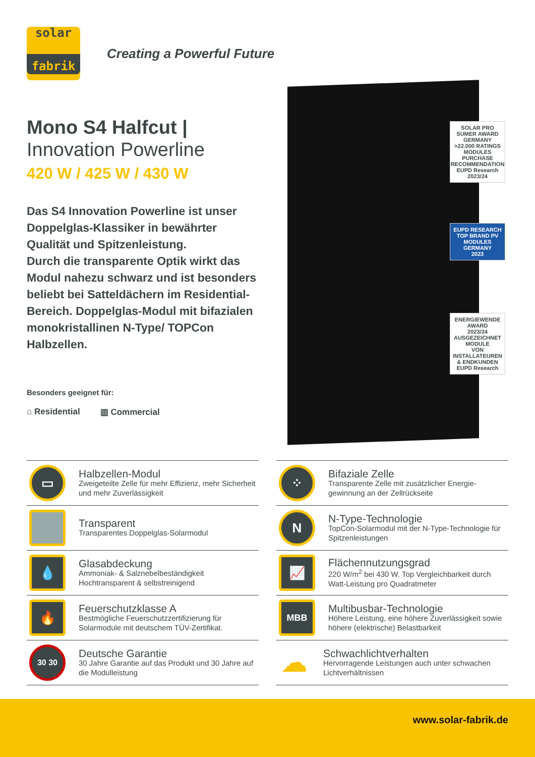solar
fabrik
Creating a Powerful Future
Mono S4 Halfcut |
Innovation Powerline
420 W / 425 W / 430 W
Das S4 Innovation Powerline ist unser Doppelglas-Klassiker in bewährter Qualität und Spitzenleistung.
Durch die transparente Optik wirkt das Modul nahezu schwarz und ist besonders beliebt bei Satteldächern im Residential-Bereich. Doppelglas-Modul mit bifazialen monokristallinen N-Type/ TOPCon Halbzellen.
Besonders geeignet für:
⌂ Residential ▥ Commercial
SOLAR PRO SUMER AWARD GERMANY
>22.000 RATINGS
MODULES
PURCHASE RECOMMENDATION
EUPD Research
2023/24
EUPD RESEARCH
TOP BRAND PV
MODULES
GERMANY
2023
ENERGIEWENDE AWARD
2023/24
AUSGEZEICHNET
MODULE
VON INSTALLATEUREN & ENDKUNDEN
EUPD Research
▭
Halbzellen-Modul
Zweigeteilte Zelle für mehr Effizienz, mehr Sicherheit und mehr Zuverlässigkeit
Transparent
Transparentes Doppelglas-Solarmodul
💧
Glasabdeckung
Ammoniak- & Salznebelbeständigkeit
Hochtransparent & selbstreinigend
🔥
Feuerschutzklasse A
Bestmögliche Feuerschutzzertifizierung für Solarmodule mit deutschem TÜV-Zertifikat.
30 30
Deutsche Garantie
30 Jahre Garantie auf das Produkt und 30 Jahre auf die Modulleistung
⁘
Bifaziale Zelle
Transparente Zelle mit zusätzlicher Energie-gewinnung an der Zellrückseite
N
N-Type-Technologie
TopCon-Solarmodul mit der N-Type-Technologie für Spitzenleistungen
📈
Flächennutzungsgrad
220 W/m<sup>2</sup> bei 430 W. Top Vergleichbarkeit durch Watt-Leistung pro Quadratmeter
MBB
Multibusbar-Technologie
Höhere Leistung, eine höhere Zuverlässigkeit sowie höhere (elektrische) Belastbarkeit
☁
Schwachlichtverhalten
Hervorragende Leistungen auch unter schwachen Lichtverhältnissen
www.solar-fabrik.de